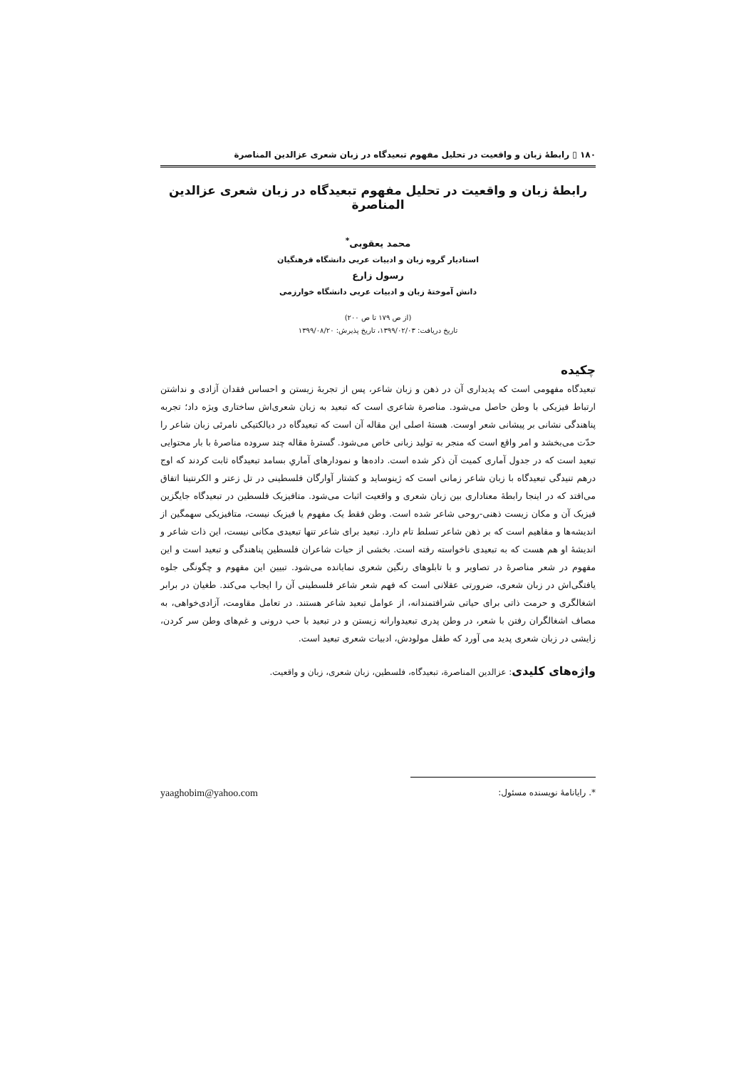۱۸۰ ▯ رابطهٔ زبان و واقعیت در تحلیل مفهوم تبعیدگاه در زبان شعری عزالدین المناصرة
رابطهٔ زبان و واقعیت در تحلیل مفهوم تبعیدگاه در زبان شعری عزالدین المناصرة
محمد یعقوبی<sup>*</sup>
استادیار گروه زبان و ادبیات عربی دانشگاه فرهنگیان
رسول زارع
دانش آموختهٔ زبان و ادبیات عربی دانشگاه خوارزمی
(از ص ۱۷۹ تا ص ۲۰۰)
تاریخ دریافت: ۱۳۹۹/۰۲/۰۳، تاریخ پذیرش: ۱۳۹۹/۰۸/۲۰
چکیده
تبعیدگاه مفهومی است که پدیداری آن در ذهن و زبان شاعر، پس از تجربهٔ زیستن و احساس فقدان آزادی و نداشتن ارتباط فیزیکی با وطن حاصل می‌شود. مناصرة شاعری است که تبعید به زبان شعری‌اش ساختاری ویژه داد؛ تجربه پناهندگی نشانی بر پیشانی شعر اوست. هستهٔ اصلی این مقاله آن است که تبعیدگاه در دیالکتیکی نامرئی زبان شاعر را حدّت می‌بخشد و امر واقع است که منجر به تولید زبانی خاص می‌شود. گسترهٔ مقاله چند سروده مناصرهٔ با بار محتوایی تبعید است که در جدول آماری کمیت آن ذکر شده است. داده‌ها و نمودارهای آماریِ بسامد تبعیدگاه ثابت کردند که اوج درهم تنیدگی تبعیدگاه با زبان شاعر زمانی است که ژینوساید و کشتار آوارگان فلسطینی در تل زعتر و الکرنتینا اتفاق می‌افتد که در اینجا رابطهٔ معناداری بین زبان شعری و واقعیت اثبات می‌شود. متافیزیک فلسطین در تبعیدگاه جایگزین فیزیک آن و مکان زیست ذهنی-روحی شاعر شده است. وطن فقط یک مفهوم یا فیزیک نیست، متافیزیکی سهمگین از اندیشه‌ها و مفاهیم است که بر ذهن شاعر تسلط تام دارد. تبعید برای شاعر تنها تبعیدی مکانی نیست، این ذات شاعر و اندیشهٔ او هم هست که به تبعیدی ناخواسته رفته است. بخشی از حیات شاعران فلسطین پناهندگی و تبعید است و این مفهوم در شعر مناصرهٔ در تصاویر و با تابلوهای رنگین شعری نمایانده می‌شود. تبیین این مفهوم و چگونگی جلوه یافتگی‌اش در زبان شعری، ضرورتی عقلانی است که فهم شعر شاعر فلسطینی آن را ایجاب می‌کند. طغیان در برابر اشغالگری و حرمت ذاتی برای حیاتی شرافتمندانه، از عوامل تبعید شاعر هستند. در تعامل مقاومت، آزادی‌خواهی، به مصاف اشغالگران رفتن با شعر، در وطن پدری تبعیدوارانه زیستن و در تبعید با حب درونی و غم‌های وطن سر کردن، زایشی در زبان شعری پدید می آورد که طفل مولودش، ادبیات شعری تبعید است.
واژه‌های کلیدی: عزالدین المناصرة، تبعیدگاه، فلسطین، زبان شعری، زبان و واقعیت.
*. رایانامهٔ نویسنده مسئول: yaaghobim@yahoo.com